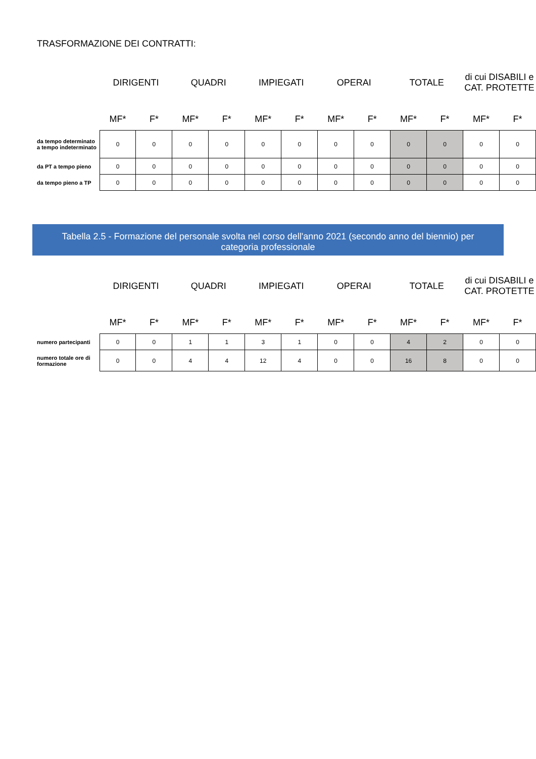TRASFORMAZIONE DEI CONTRATTI:
| | DIRIGENTI | | QUADRI | | IMPIEGATI | | OPERAI | | TOTALE | | di cui DISABILI e CAT. PROTETTE | |
| --- | --- | --- | --- | --- | --- | --- | --- | --- | --- | --- | --- | --- |
| | MF* | F* | MF* | F* | MF* | F* | MF* | F* | MF* | F* | MF* | F* |
| da tempo determinato a tempo indeterminato | 0 | 0 | 0 | 0 | 0 | 0 | 0 | 0 | 0 | 0 | 0 | 0 |
| da PT a tempo pieno | 0 | 0 | 0 | 0 | 0 | 0 | 0 | 0 | 0 | 0 | 0 | 0 |
| da tempo pieno a TP | 0 | 0 | 0 | 0 | 0 | 0 | 0 | 0 | 0 | 0 | 0 | 0 |
Tabella 2.5 - Formazione del personale svolta nel corso dell'anno 2021 (secondo anno del biennio) per categoria professionale
| | DIRIGENTI | | QUADRI | | IMPIEGATI | | OPERAI | | TOTALE | | di cui DISABILI e CAT. PROTETTE | |
| --- | --- | --- | --- | --- | --- | --- | --- | --- | --- | --- | --- | --- |
| | MF* | F* | MF* | F* | MF* | F* | MF* | F* | MF* | F* | MF* | F* |
| numero partecipanti | 0 | 0 | 1 | 1 | 3 | 1 | 0 | 0 | 4 | 2 | 0 | 0 |
| numero totale ore di formazione | 0 | 0 | 4 | 4 | 12 | 4 | 0 | 0 | 16 | 8 | 0 | 0 |